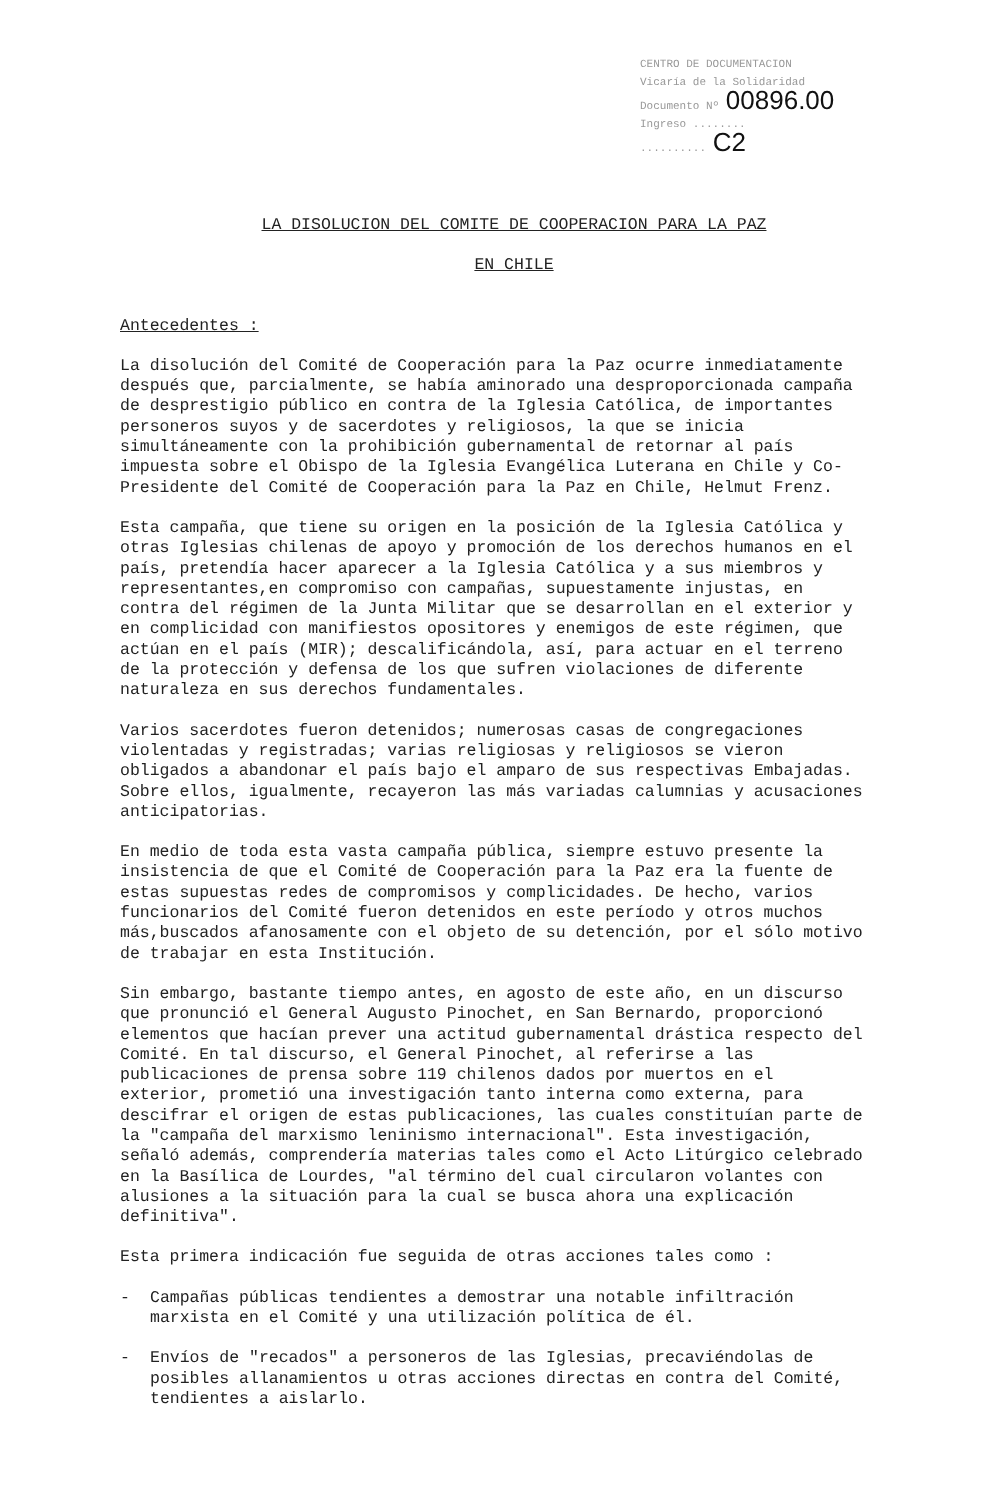CENTRO DE DOCUMENTACION
Vicaría de la Solidaridad
Documento Nº 00896.00
Ingreso ........
.......... C2
LA DISOLUCION DEL COMITE DE COOPERACION PARA LA PAZ
EN CHILE
Antecedentes :
La disolución del Comité de Cooperación para la Paz ocurre inmediatamente después que, parcialmente, se había aminorado una desproporcionada campaña de desprestigio público en contra de la Iglesia Católica, de importantes personeros suyos y de sacerdotes y religiosos, la que se inicia simultáneamente con la prohibición gubernamental de retornar al país impuesta sobre el Obispo de la Iglesia Evangélica Luterana en Chile y Co-Presidente del Comité de Cooperación para la Paz en Chile, Helmut Frenz.
Esta campaña, que tiene su origen en la posición de la Iglesia Católica y otras Iglesias chilenas de apoyo y promoción de los derechos humanos en el país, pretendía hacer aparecer a la Iglesia Católica y a sus miembros y representantes,en compromiso con campañas, supuestamente injustas, en contra del régimen de la Junta Militar que se desarrollan en el exterior y en complicidad con manifiestos opositores y enemigos de este régimen, que actúan en el país (MIR); descalificándola, así, para actuar en el terreno de la protección y defensa de los que sufren violaciones de diferente naturaleza en sus derechos fundamentales.
Varios sacerdotes fueron detenidos; numerosas casas de congregaciones violentadas y registradas; varias religiosas y religiosos se vieron obligados a abandonar el país bajo el amparo de sus respectivas Embajadas. Sobre ellos, igualmente, recayeron las más variadas calumnias y acusaciones anticipatorias.
En medio de toda esta vasta campaña pública, siempre estuvo presente la insistencia de que el Comité de Cooperación para la Paz era la fuente de estas supuestas redes de compromisos y complicidades. De hecho, varios funcionarios del Comité fueron detenidos en este período y otros muchos más,buscados afanosamente con el objeto de su detención, por el sólo motivo de trabajar en esta Institución.
Sin embargo, bastante tiempo antes, en agosto de este año, en un discurso que pronunció el General Augusto Pinochet, en San Bernardo, proporcionó elementos que hacían prever una actitud gubernamental drástica respecto del Comité. En tal discurso, el General Pinochet, al referirse a las publicaciones de prensa sobre 119 chilenos dados por muertos en el exterior, prometió una investigación tanto interna como externa, para descifrar el origen de estas publicaciones, las cuales constituían parte de la "campaña del marxismo leninismo internacional". Esta investigación, señaló además, comprendería materias tales como el Acto Litúrgico celebrado en la Basílica de Lourdes, "al término del cual circularon volantes con alusiones a la situación para la cual se busca ahora una explicación definitiva".
Esta primera indicación fue seguida de otras acciones tales como :
- Campañas públicas tendientes a demostrar una notable infiltración marxista en el Comité y una utilización política de él.
- Envíos de "recados" a personeros de las Iglesias, precaviéndolas de posibles allanamientos u otras acciones directas en contra del Comité, tendientes a aislarlo.